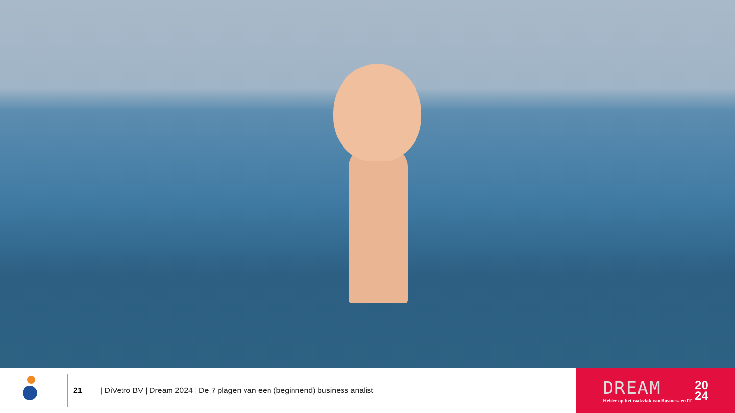21
| DiVetro BV | Dream 2024 | De 7 plagen van een (beginnend) business analist
DREAM
Helder op het raakvlak van Business en IT
20
24